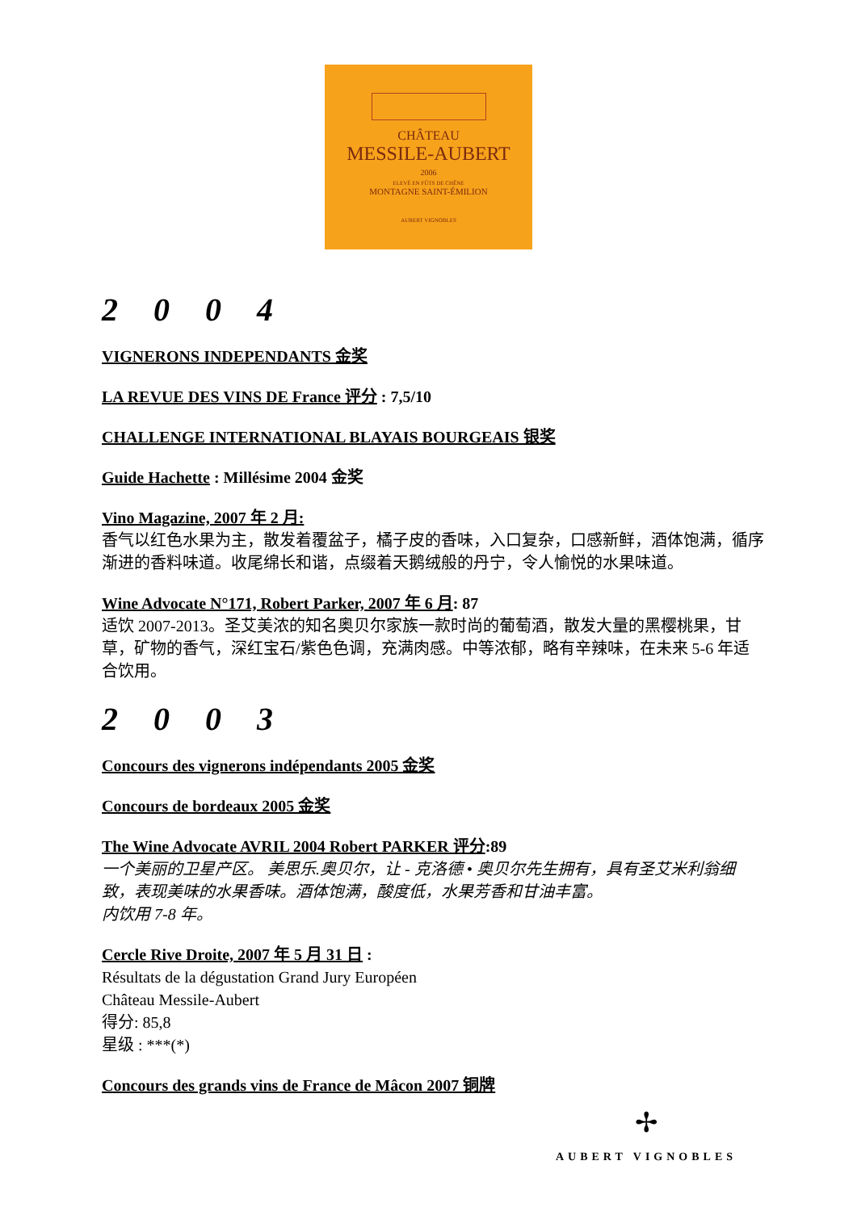CHÂTEAU
MESSILE-AUBERT
2006
ELEVÉ EN FÛTS DE CHÊNE
MONTAGNE SAINT-ÉMILION
AUBERT VIGNOBLES
2 0 0 4
VIGNERONS INDEPENDANTS 金奖
LA REVUE DES VINS DE France 评分 : 7,5/10
CHALLENGE INTERNATIONAL BLAYAIS BOURGEAIS 银奖
Guide Hachette : Millésime 2004 金奖
Vino Magazine, 2007 年 2 月:
香气以红色水果为主，散发着覆盆子，橘子皮的香味，入口复杂，口感新鲜，酒体饱满，循序渐进的香料味道。收尾绵长和谐，点缀着天鹅绒般的丹宁，令人愉悦的水果味道。
Wine Advocate N°171, Robert Parker, 2007 年 6 月: 87
适饮 2007-2013。圣艾美浓的知名奥贝尔家族一款时尚的葡萄酒，散发大量的黑樱桃果，甘草，矿物的香气，深红宝石/紫色色调，充满肉感。中等浓郁，略有辛辣味，在未来 5-6 年适合饮用。
2 0 0 3
Concours des vignerons indépendants 2005 金奖
Concours de bordeaux 2005 金奖
The Wine Advocate AVRIL 2004 Robert PARKER 评分:89
一个美丽的卫星产区。 美思乐.奥贝尔，让 - 克洛德 • 奥贝尔先生拥有，具有圣艾米利翁细致，表现美味的水果香味。酒体饱满，酸度低，水果芳香和甘油丰富。
内饮用 7-8 年。
Cercle Rive Droite, 2007 年 5 月 31 日 :
Résultats de la dégustation Grand Jury Européen
Château Messile-Aubert
得分: 85,8
星级 : ***(*)
Concours des grands vins de France de Mâcon 2007 铜牌
✢
AUBERT VIGNOBLES